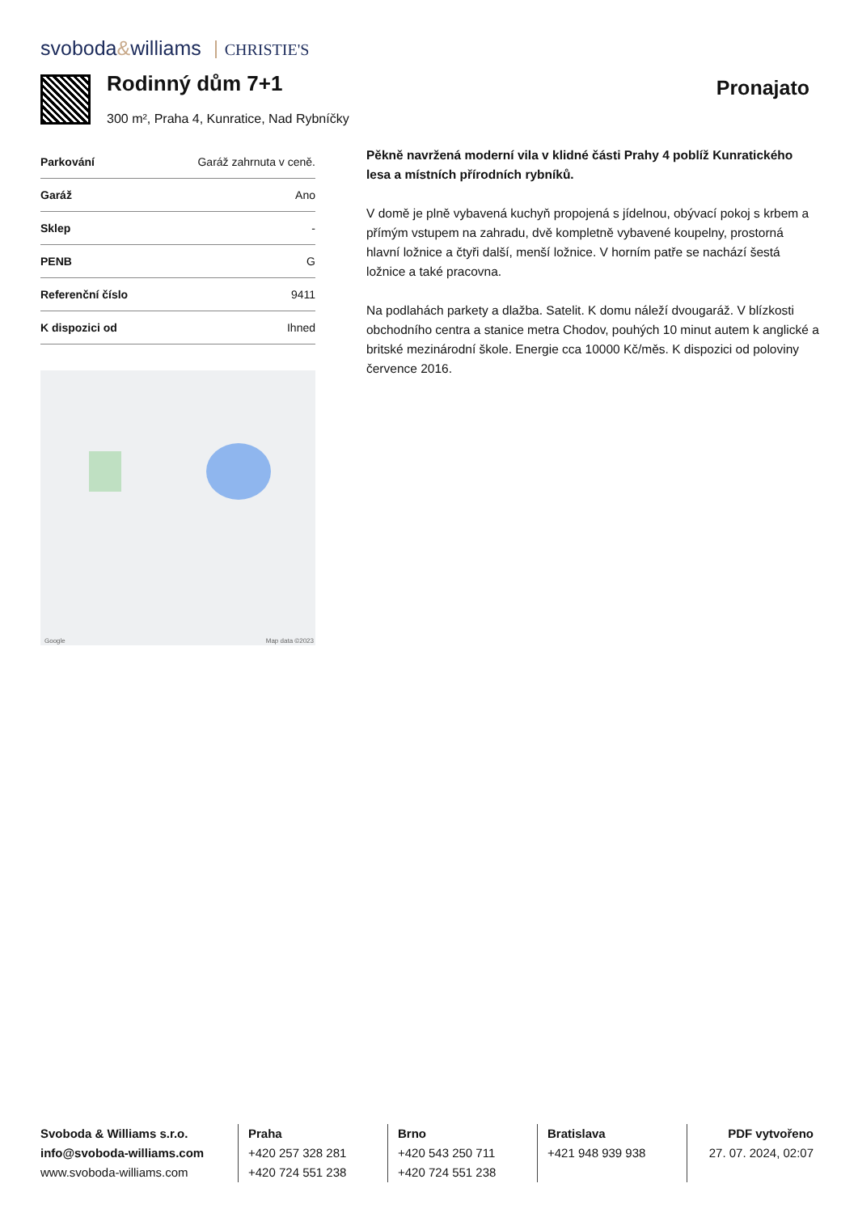svoboda&williams CHRISTIE'S
Rodinný dům 7+1
300 m², Praha 4, Kunratice, Nad Rybníčky
Pronajato
| Parkování | Garáž zahrnuta v ceně. |
| Garáž | Ano |
| Sklep | - |
| PENB | G |
| Referenční číslo | 9411 |
| K dispozici od | Ihned |
Google Map data ©2023
Pěkně navržená moderní vila v klidné části Prahy 4 poblíž Kunratického lesa a místních přírodních rybníků.
V domě je plně vybavená kuchyň propojená s jídelnou, obývací pokoj s krbem a přímým vstupem na zahradu, dvě kompletně vybavené koupelny, prostorná hlavní ložnice a čtyři další, menší ložnice. V horním patře se nachází šestá ložnice a také pracovna.
Na podlahách parkety a dlažba. Satelit. K domu náleží dvougaráž. V blízkosti obchodního centra a stanice metra Chodov, pouhých 10 minut autem k anglické a britské mezinárodní škole. Energie cca 10000 Kč/měs. K dispozici od poloviny července 2016.
Svoboda & Williams s.r.o.
info@svoboda-williams.com
www.svoboda-williams.com
Praha
+420 257 328 281
+420 724 551 238
Brno
+420 543 250 711
+420 724 551 238
Bratislava
+421 948 939 938
PDF vytvořeno
27. 07. 2024, 02:07